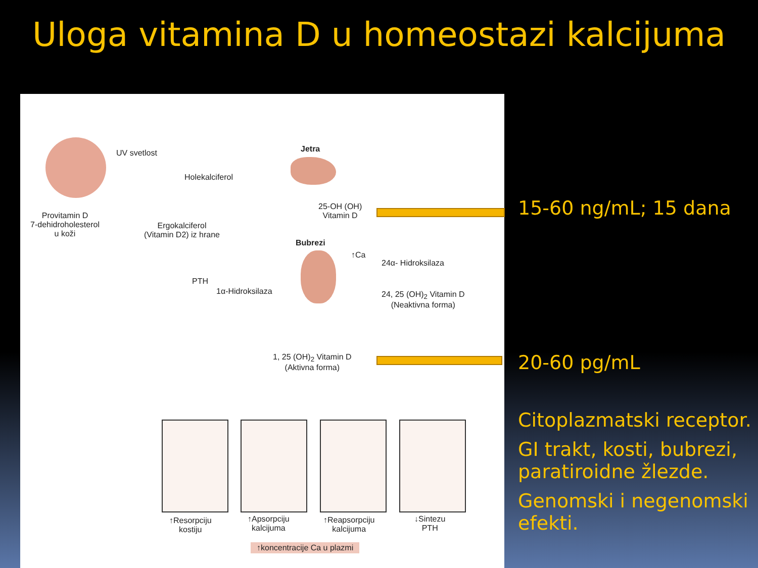Uloga vitamina D u homeostazi kalcijuma
UV svetlost
Holekalciferol
Jetra
Provitamin D
7-dehidroholesterol
u koži
Ergokalciferol
(Vitamin D2) iz hrane
25-OH (OH)
Vitamin D
Bubrezi
↑Ca
24α- Hidroksilaza
PTH
1α-Hidroksilaza
24, 25 (OH)<sub>2</sub> Vitamin D
(Neaktivna forma)
1, 25 (OH)<sub>2</sub> Vitamin D
(Aktivna forma)
↑Resorpciju
kostiju
↑Apsorpciju
kalcijuma
↑Reapsorpciju
kalcijuma
↓Sintezu
PTH
↑koncentracije Ca u plazmi
15-60 ng/mL; 15 dana
20-60 pg/mL
Citoplazmatski receptor.
GI trakt, kosti, bubrezi, paratiroidne žlezde.
Genomski i negenomski efekti.